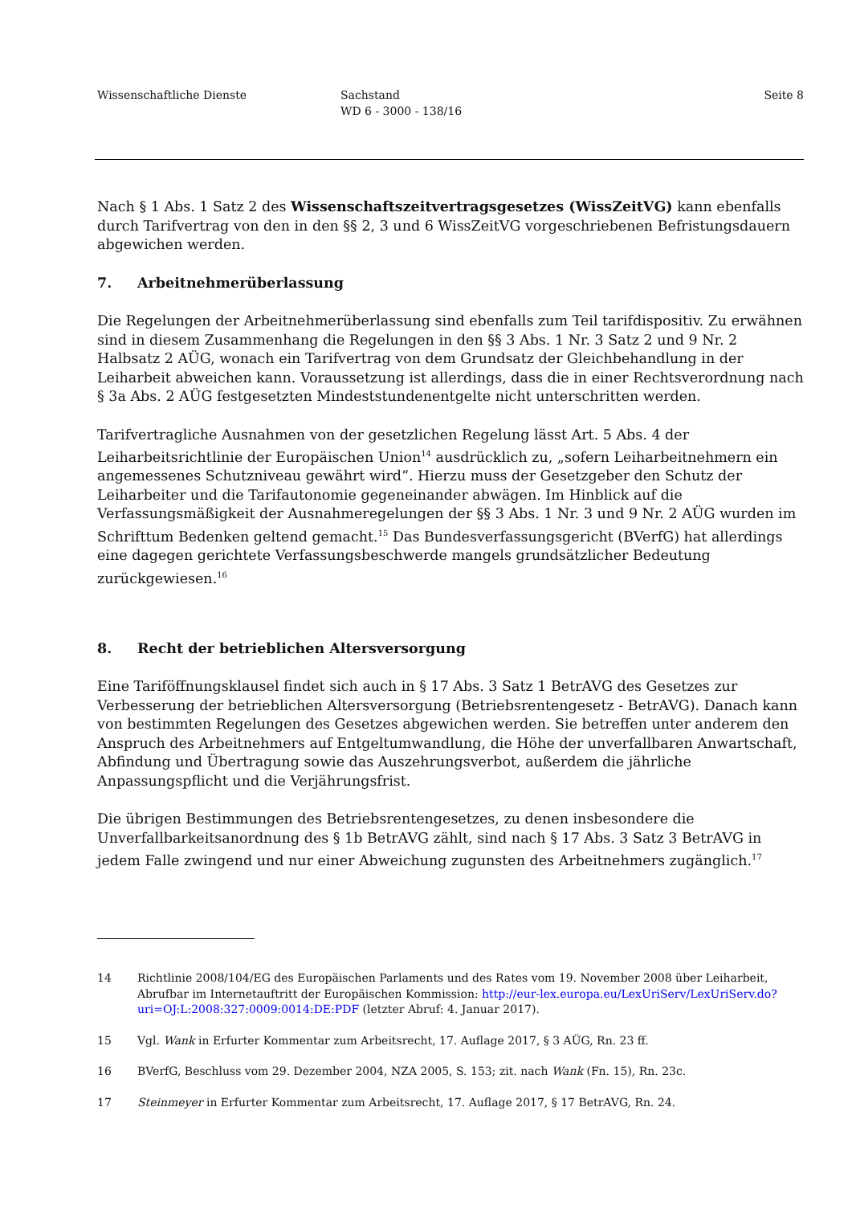Wissenschaftliche Dienste Sachstand
WD 6 - 3000 - 138/16
Seite 8
Nach § 1 Abs. 1 Satz 2 des Wissenschaftszeitvertragsgesetzes (WissZeitVG) kann ebenfalls durch Tarifvertrag von den in den §§ 2, 3 und 6 WissZeitVG vorgeschriebenen Befristungsdauern abgewichen werden.
7. Arbeitnehmerüberlassung
Die Regelungen der Arbeitnehmerüberlassung sind ebenfalls zum Teil tarifdispositiv. Zu erwähnen sind in diesem Zusammenhang die Regelungen in den §§ 3 Abs. 1 Nr. 3 Satz 2 und 9 Nr. 2 Halbsatz 2 AÜG, wonach ein Tarifvertrag von dem Grundsatz der Gleichbehandlung in der Leiharbeit abweichen kann. Voraussetzung ist allerdings, dass die in einer Rechtsverordnung nach § 3a Abs. 2 AÜG festgesetzten Mindeststundenentgelte nicht unterschritten werden.
Tarifvertragliche Ausnahmen von der gesetzlichen Regelung lässt Art. 5 Abs. 4 der Leiharbeitsrichtlinie der Europäischen Union<sup>14</sup> ausdrücklich zu, „sofern Leiharbeitnehmern ein angemessenes Schutzniveau gewährt wird“. Hierzu muss der Gesetzgeber den Schutz der Leiharbeiter und die Tarifautonomie gegeneinander abwägen. Im Hinblick auf die Verfassungsmäßigkeit der Ausnahmeregelungen der §§ 3 Abs. 1 Nr. 3 und 9 Nr. 2 AÜG wurden im Schrifttum Bedenken geltend gemacht.<sup>15</sup> Das Bundesverfassungsgericht (BVerfG) hat allerdings eine dagegen gerichtete Verfassungsbeschwerde mangels grundsätzlicher Bedeutung zurückgewiesen.<sup>16</sup>
8. Recht der betrieblichen Altersversorgung
Eine Tariföffnungsklausel findet sich auch in § 17 Abs. 3 Satz 1 BetrAVG des Gesetzes zur Verbesserung der betrieblichen Altersversorgung (Betriebsrentengesetz - BetrAVG). Danach kann von bestimmten Regelungen des Gesetzes abgewichen werden. Sie betreffen unter anderem den Anspruch des Arbeitnehmers auf Entgeltumwandlung, die Höhe der unverfallbaren Anwartschaft, Abfindung und Übertragung sowie das Auszehrungsverbot, außerdem die jährliche Anpassungspflicht und die Verjährungsfrist.
Die übrigen Bestimmungen des Betriebsrentengesetzes, zu denen insbesondere die Unverfallbarkeitsanordnung des § 1b BetrAVG zählt, sind nach § 17 Abs. 3 Satz 3 BetrAVG in jedem Falle zwingend und nur einer Abweichung zugunsten des Arbeitnehmers zugänglich.<sup>17</sup>
14 Richtlinie 2008/104/EG des Europäischen Parlaments und des Rates vom 19. November 2008 über Leiharbeit, Abrufbar im Internetauftritt der Europäischen Kommission: http://eur-lex.europa.eu/LexUriServ/LexUriServ.do?uri=OJ:L:2008:327:0009:0014:DE:PDF (letzter Abruf: 4. Januar 2017).
15 Vgl. Wank in Erfurter Kommentar zum Arbeitsrecht, 17. Auflage 2017, § 3 AÜG, Rn. 23 ff.
16 BVerfG, Beschluss vom 29. Dezember 2004, NZA 2005, S. 153; zit. nach Wank (Fn. 15), Rn. 23c.
17 Steinmeyer in Erfurter Kommentar zum Arbeitsrecht, 17. Auflage 2017, § 17 BetrAVG, Rn. 24.